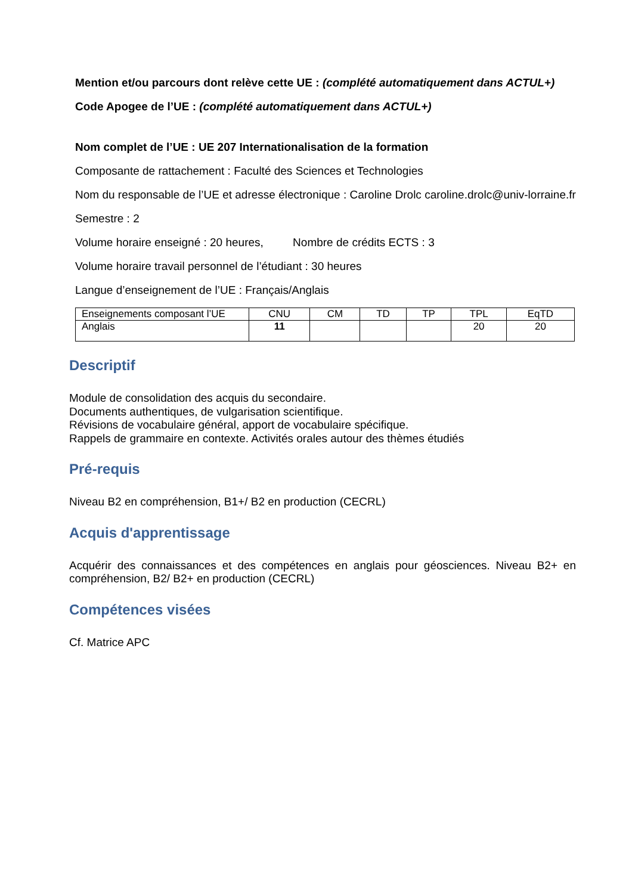Mention et/ou parcours dont relève cette UE : (complété automatiquement dans ACTUL+)
Code Apogee de l’UE : (complété automatiquement dans ACTUL+)
Nom complet de l’UE : UE 207 Internationalisation de la formation
Composante de rattachement : Faculté des Sciences et Technologies
Nom du responsable de l’UE et adresse électronique : Caroline Drolc caroline.drolc@univ-lorraine.fr
Semestre : 2
Volume horaire enseigné : 20 heures, Nombre de crédits ECTS : 3
Volume horaire travail personnel de l’étudiant : 30 heures
Langue d’enseignement de l’UE : Français/Anglais
| Enseignements composant l’UE | CNU | CM | TD | TP | TPL | EqTD |
| Anglais | 11 | | | | 20 | 20 |
Descriptif
Module de consolidation des acquis du secondaire.
Documents authentiques, de vulgarisation scientifique.
Révisions de vocabulaire général, apport de vocabulaire spécifique.
Rappels de grammaire en contexte. Activités orales autour des thèmes étudiés
Pré-requis
Niveau B2 en compréhension, B1+/ B2 en production (CECRL)
Acquis d'apprentissage
Acquérir des connaissances et des compétences en anglais pour géosciences. Niveau B2+ en compréhension, B2/ B2+ en production (CECRL)
Compétences visées
Cf. Matrice APC